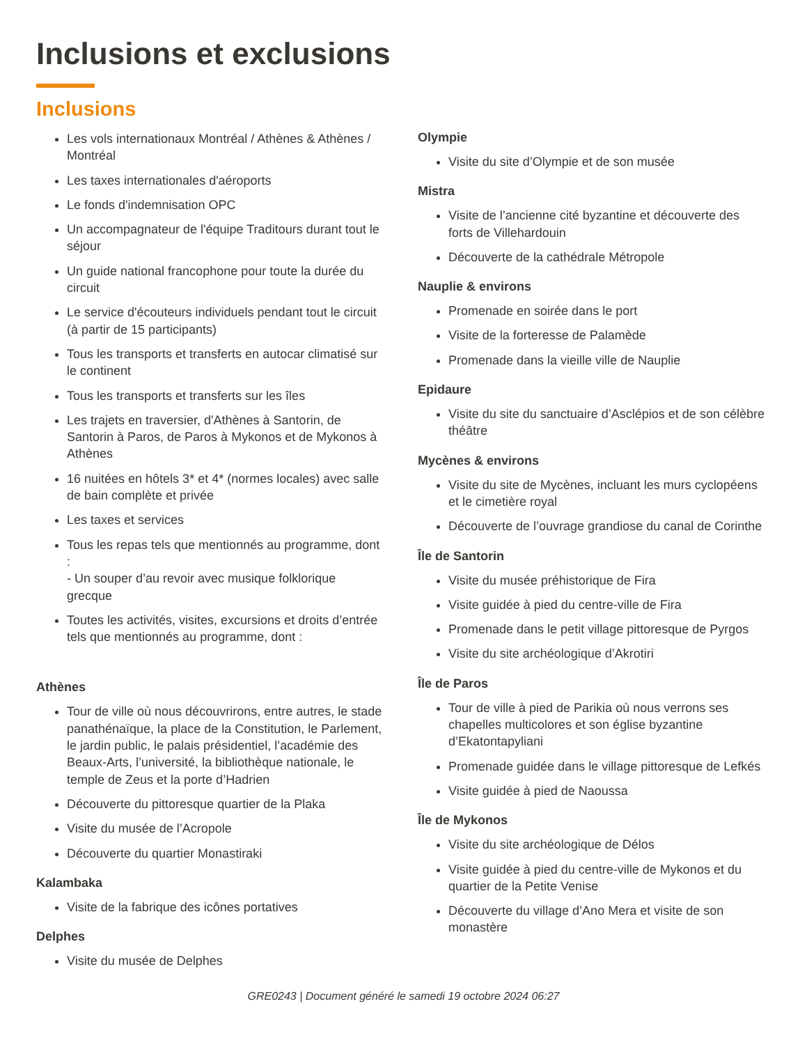Inclusions et exclusions
Inclusions
Les vols internationaux Montréal / Athènes & Athènes / Montréal
Les taxes internationales d'aéroports
Le fonds d'indemnisation OPC
Un accompagnateur de l'équipe Traditours durant tout le séjour
Un guide national francophone pour toute la durée du circuit
Le service d'écouteurs individuels pendant tout le circuit (à partir de 15 participants)
Tous les transports et transferts en autocar climatisé sur le continent
Tous les transports et transferts sur les îles
Les trajets en traversier, d'Athènes à Santorin, de Santorin à Paros, de Paros à Mykonos et de Mykonos à Athènes
16 nuitées en hôtels 3* et 4* (normes locales) avec salle de bain complète et privée
Les taxes et services
Tous les repas tels que mentionnés au programme, dont :
- Un souper d’au revoir avec musique folklorique grecque
Toutes les activités, visites, excursions et droits d’entrée tels que mentionnés au programme, dont :
Athènes
Tour de ville où nous découvrirons, entre autres, le stade panathénaïque, la place de la Constitution, le Parlement, le jardin public, le palais présidentiel, l’académie des Beaux-Arts, l’université, la bibliothèque nationale, le temple de Zeus et la porte d’Hadrien
Découverte du pittoresque quartier de la Plaka
Visite du musée de l’Acropole
Découverte du quartier Monastiraki
Kalambaka
Visite de la fabrique des icônes portatives
Delphes
Visite du musée de Delphes
Olympie
Visite du site d’Olympie et de son musée
Mistra
Visite de l’ancienne cité byzantine et découverte des forts de Villehardouin
Découverte de la cathédrale Métropole
Nauplie & environs
Promenade en soirée dans le port
Visite de la forteresse de Palamède
Promenade dans la vieille ville de Nauplie
Epidaure
Visite du site du sanctuaire d’Asclépios et de son célèbre théâtre
Mycènes & environs
Visite du site de Mycènes, incluant les murs cyclopéens et le cimetière royal
Découverte de l’ouvrage grandiose du canal de Corinthe
Île de Santorin
Visite du musée préhistorique de Fira
Visite guidée à pied du centre-ville de Fira
Promenade dans le petit village pittoresque de Pyrgos
Visite du site archéologique d’Akrotiri
Île de Paros
Tour de ville à pied de Parikia où nous verrons ses chapelles multicolores et son église byzantine d’Ekatontapyliani
Promenade guidée dans le village pittoresque de Lefkés
Visite guidée à pied de Naoussa
Île de Mykonos
Visite du site archéologique de Délos
Visite guidée à pied du centre-ville de Mykonos et du quartier de la Petite Venise
Découverte du village d’Ano Mera et visite de son monastère
GRE0243 | Document généré le samedi 19 octobre 2024 06:27